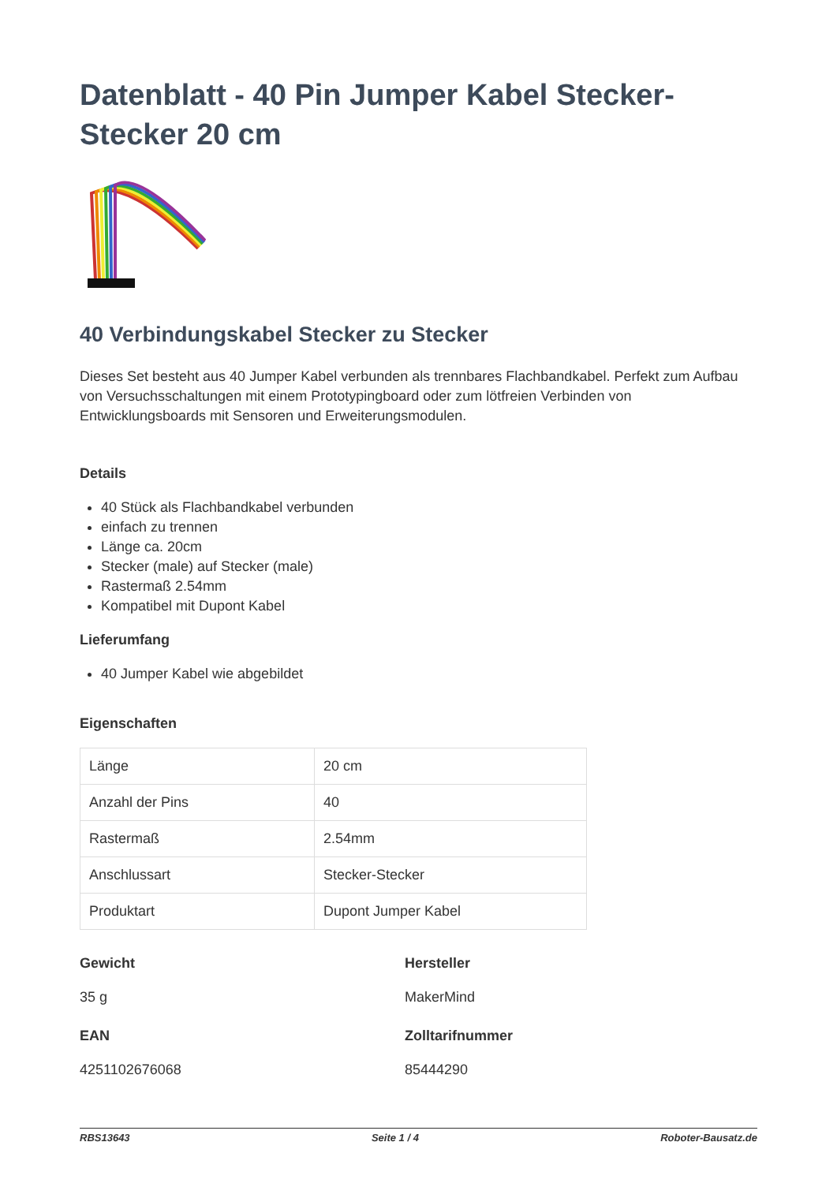Datenblatt - 40 Pin Jumper Kabel Stecker-Stecker 20 cm
40 Verbindungskabel Stecker zu Stecker
Dieses Set besteht aus 40 Jumper Kabel verbunden als trennbares Flachbandkabel. Perfekt zum Aufbau von Versuchsschaltungen mit einem Prototypingboard oder zum lötfreien Verbinden von Entwicklungsboards mit Sensoren und Erweiterungsmodulen.
Details
40 Stück als Flachbandkabel verbunden
einfach zu trennen
Länge ca. 20cm
Stecker (male) auf Stecker (male)
Rastermaß 2.54mm
Kompatibel mit Dupont Kabel
Lieferumfang
40 Jumper Kabel wie abgebildet
Eigenschaften
| Länge | 20 cm |
| Anzahl der Pins | 40 |
| Rastermaß | 2.54mm |
| Anschlussart | Stecker-Stecker |
| Produktart | Dupont Jumper Kabel |
Gewicht
35 g
Hersteller
MakerMind
EAN
4251102676068
Zolltarifnummer
85444290
RBS13643 Seite 1 / 4 Roboter-Bausatz.de